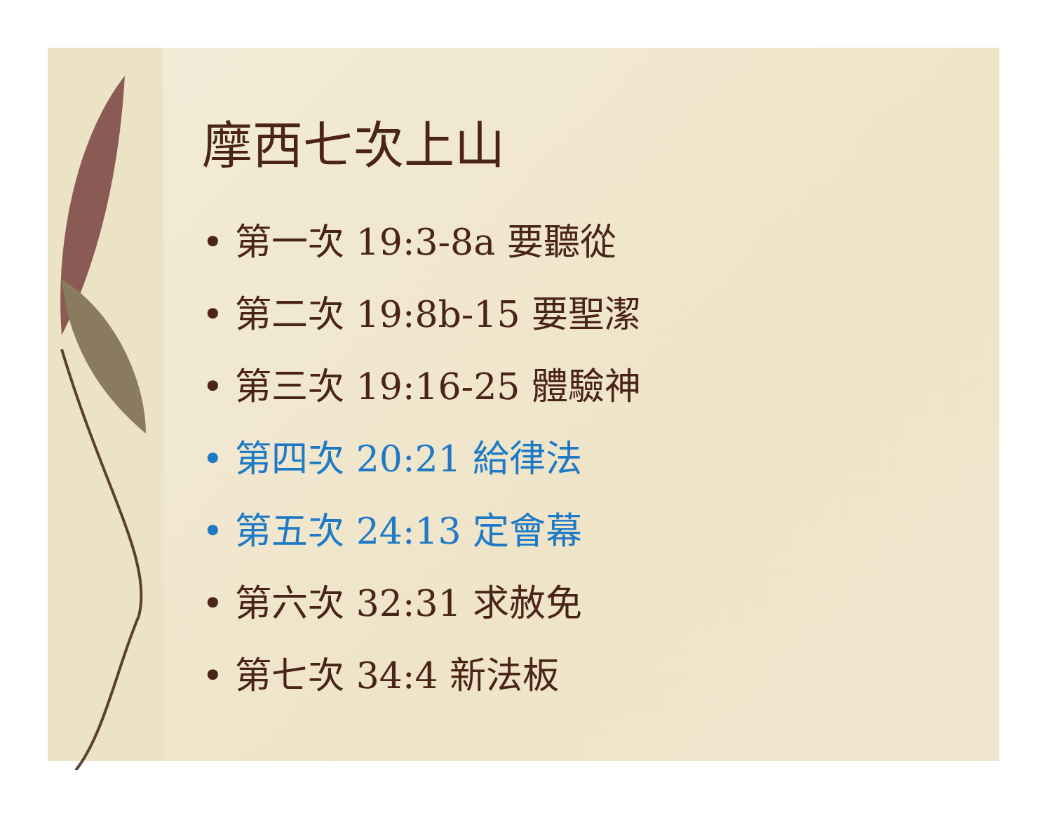摩西七次上山
• 第一次 19:3-8a 要聽從
• 第二次 19:8b-15 要聖潔
• 第三次 19:16-25 體驗神
• 第四次 20:21 給律法
• 第五次 24:13 定會幕
• 第六次 32:31 求赦免
• 第七次 34:4 新法板